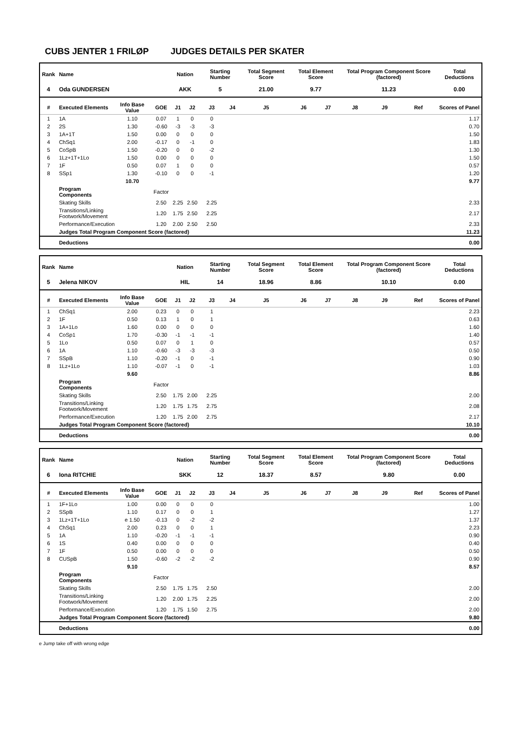CUBS JENTER 1 FRILØP JUDGES DETAILS PER SKATER
| Rank | Name | | | Nation | | Starting Number | | Total Segment Score | Total Element Score | | Total Program Component Score (factored) | | | Total Deductions |
| --- | --- | --- | --- | --- | --- | --- | --- | --- | --- | --- | --- | --- | --- | --- |
| 4 | Oda GUNDERSEN | | | AKK | | 5 | | 21.00 | 9.77 | | 11.23 | | | 0.00 |
| # | Executed Elements | Info Base Value | GOE | J1 | J2 | J3 | J4 | J5 | J6 | J7 | J8 | J9 | Ref | Scores of Panel |
| 1 | 1A | 1.10 | 0.07 | 1 | 0 | 0 | | | | | | | | 1.17 |
| 2 | 2S | 1.30 | -0.60 | -3 | -3 | -3 | | | | | | | | 0.70 |
| 3 | 1A+1T | 1.50 | 0.00 | 0 | 0 | 0 | | | | | | | | 1.50 |
| 4 | ChSq1 | 2.00 | -0.17 | 0 | -1 | 0 | | | | | | | | 1.83 |
| 5 | CoSpB | 1.50 | -0.20 | 0 | 0 | -2 | | | | | | | | 1.30 |
| 6 | 1Lz+1T+1Lo | 1.50 | 0.00 | 0 | 0 | 0 | | | | | | | | 1.50 |
| 7 | 1F | 0.50 | 0.07 | 1 | 0 | 0 | | | | | | | | 0.57 |
| 8 | SSp1 | 1.30 | -0.10 | 0 | 0 | -1 | | | | | | | | 1.20 |
| | | 10.70 | | | | | | | | | | | | 9.77 |
| | Program Components | | Factor | | | | | | | | | | | |
| | Skating Skills | | 2.50 | 2.25 | 2.50 | 2.25 | | | | | | | | 2.33 |
| | Transitions/Linking Footwork/Movement | | 1.20 | 1.75 | 2.50 | 2.25 | | | | | | | | 2.17 |
| | Performance/Execution | | 1.20 | 2.00 | 2.50 | 2.50 | | | | | | | | 2.33 |
| | Judges Total Program Component Score (factored) | | | | | | | | | | | | | 11.23 |
| | Deductions | | | | | | | | | | | | | 0.00 |
| Rank | Name | | | Nation | | Starting Number | | Total Segment Score | Total Element Score | | Total Program Component Score (factored) | | | Total Deductions |
| --- | --- | --- | --- | --- | --- | --- | --- | --- | --- | --- | --- | --- | --- | --- |
| 5 | Jelena NIKOV | | | HIL | | 14 | | 18.96 | 8.86 | | 10.10 | | | 0.00 |
| # | Executed Elements | Info Base Value | GOE | J1 | J2 | J3 | J4 | J5 | J6 | J7 | J8 | J9 | Ref | Scores of Panel |
| 1 | ChSq1 | 2.00 | 0.23 | 0 | 0 | 1 | | | | | | | | 2.23 |
| 2 | 1F | 0.50 | 0.13 | 1 | 0 | 1 | | | | | | | | 0.63 |
| 3 | 1A+1Lo | 1.60 | 0.00 | 0 | 0 | 0 | | | | | | | | 1.60 |
| 4 | CoSp1 | 1.70 | -0.30 | -1 | -1 | -1 | | | | | | | | 1.40 |
| 5 | 1Lo | 0.50 | 0.07 | 0 | 1 | 0 | | | | | | | | 0.57 |
| 6 | 1A | 1.10 | -0.60 | -3 | -3 | -3 | | | | | | | | 0.50 |
| 7 | SSpB | 1.10 | -0.20 | -1 | 0 | -1 | | | | | | | | 0.90 |
| 8 | 1Lz+1Lo | 1.10 | -0.07 | -1 | 0 | -1 | | | | | | | | 1.03 |
| | | 9.60 | | | | | | | | | | | | 8.86 |
| | Program Components | | Factor | | | | | | | | | | | |
| | Skating Skills | | 2.50 | 1.75 | 2.00 | 2.25 | | | | | | | | 2.00 |
| | Transitions/Linking Footwork/Movement | | 1.20 | 1.75 | 1.75 | 2.75 | | | | | | | | 2.08 |
| | Performance/Execution | | 1.20 | 1.75 | 2.00 | 2.75 | | | | | | | | 2.17 |
| | Judges Total Program Component Score (factored) | | | | | | | | | | | | | 10.10 |
| | Deductions | | | | | | | | | | | | | 0.00 |
| Rank | Name | | | Nation | | Starting Number | | Total Segment Score | Total Element Score | | Total Program Component Score (factored) | | | Total Deductions |
| --- | --- | --- | --- | --- | --- | --- | --- | --- | --- | --- | --- | --- | --- | --- |
| 6 | Iona RITCHIE | | | SKK | | 12 | | 18.37 | 8.57 | | 9.80 | | | 0.00 |
| # | Executed Elements | Info Base Value | GOE | J1 | J2 | J3 | J4 | J5 | J6 | J7 | J8 | J9 | Ref | Scores of Panel |
| 1 | 1F+1Lo | 1.00 | 0.00 | 0 | 0 | 0 | | | | | | | | 1.00 |
| 2 | SSpB | 1.10 | 0.17 | 0 | 0 | 1 | | | | | | | | 1.27 |
| 3 | 1Lz+1T+1Lo | e 1.50 | -0.13 | 0 | -2 | -2 | | | | | | | | 1.37 |
| 4 | ChSq1 | 2.00 | 0.23 | 0 | 0 | 1 | | | | | | | | 2.23 |
| 5 | 1A | 1.10 | -0.20 | -1 | -1 | -1 | | | | | | | | 0.90 |
| 6 | 1S | 0.40 | 0.00 | 0 | 0 | 0 | | | | | | | | 0.40 |
| 7 | 1F | 0.50 | 0.00 | 0 | 0 | 0 | | | | | | | | 0.50 |
| 8 | CUSpB | 1.50 | -0.60 | -2 | -2 | -2 | | | | | | | | 0.90 |
| | | 9.10 | | | | | | | | | | | | 8.57 |
| | Program Components | | Factor | | | | | | | | | | | |
| | Skating Skills | | 2.50 | 1.75 | 1.75 | 2.50 | | | | | | | | 2.00 |
| | Transitions/Linking Footwork/Movement | | 1.20 | 2.00 | 1.75 | 2.25 | | | | | | | | 2.00 |
| | Performance/Execution | | 1.20 | 1.75 | 1.50 | 2.75 | | | | | | | | 2.00 |
| | Judges Total Program Component Score (factored) | | | | | | | | | | | | | 9.80 |
| | Deductions | | | | | | | | | | | | | 0.00 |
e Jump take off with wrong edge